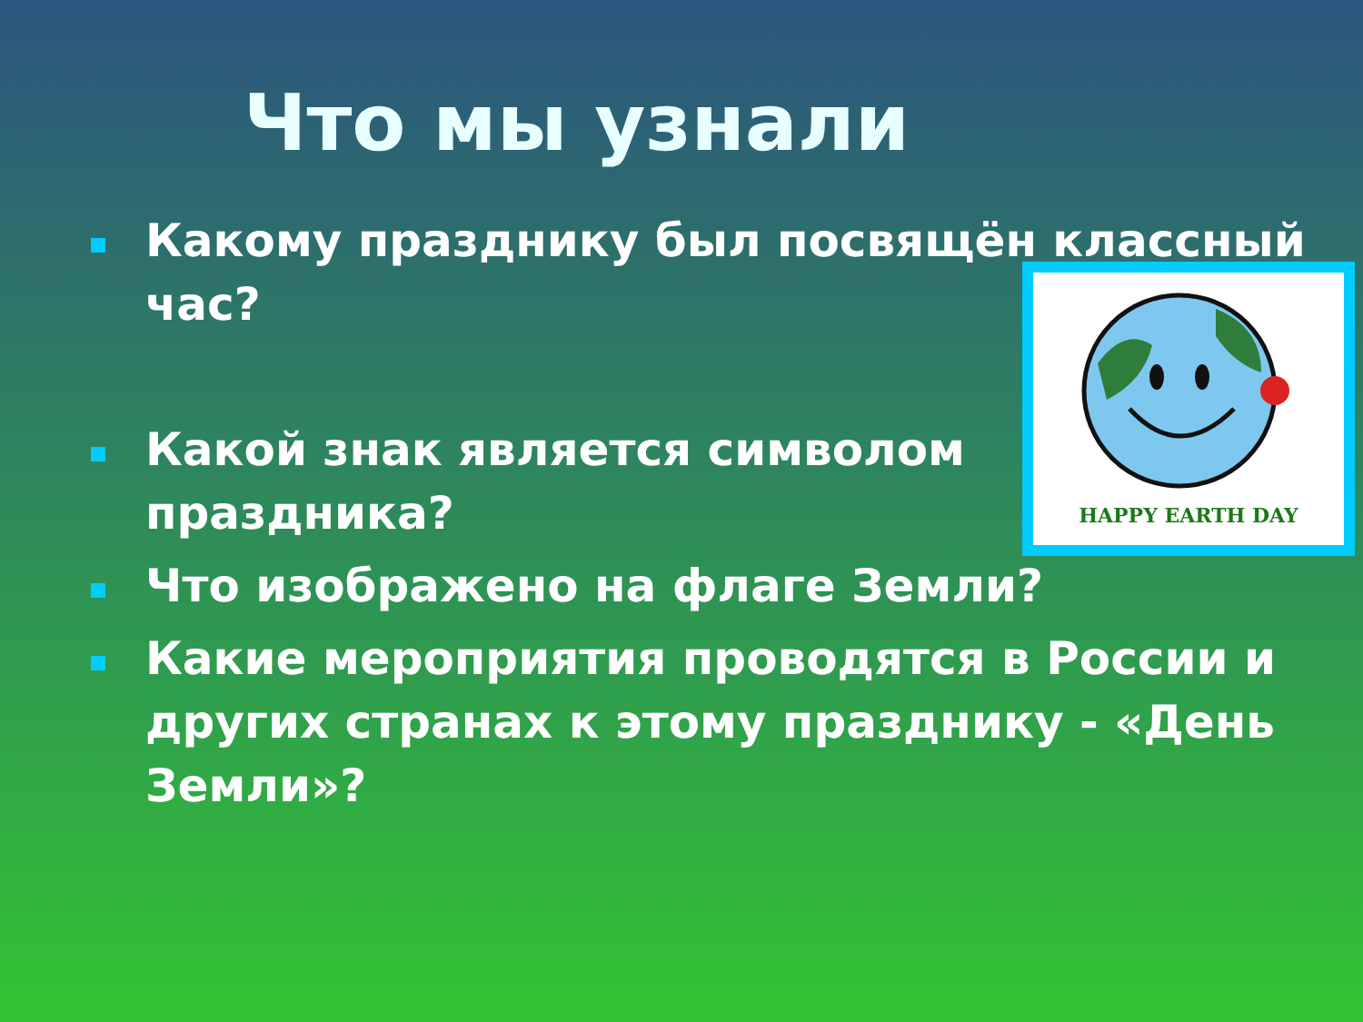Что мы узнали
Какому празднику был посвящён классный час?
Какой знак является символом
праздника?
Что изображено на флаге Земли?
Какие мероприятия проводятся в России и других странах к этому празднику - «День Земли»?
HAPPY EARTH DAY